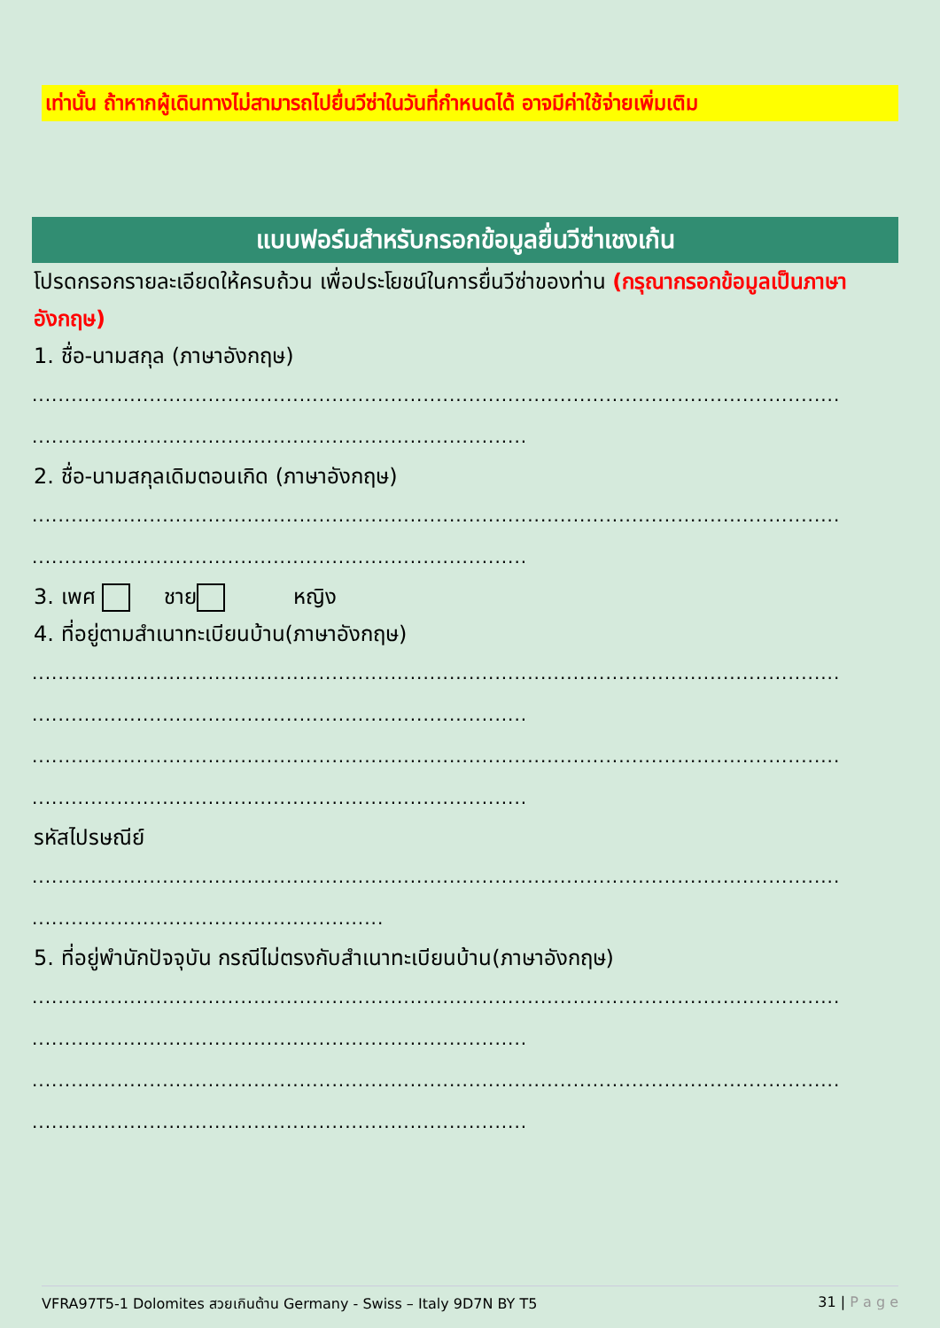เท่านั้น ถ้าหากผู้เดินทางไม่สามารถไปยื่นวีซ่าในวันที่กำหนดได้ อาจมีค่าใช้จ่ายเพิ่มเติม
แบบฟอร์มสำหรับกรอกข้อมูลยื่นวีซ่าเชงเก้น
โปรดกรอกรายละเอียดให้ครบถ้วน เพื่อประโยชน์ในการยื่นวีซ่าของท่าน (กรุณากรอกข้อมูลเป็นภาษาอังกฤษ)
1. ชื่อ-นามสกุล (ภาษาอังกฤษ)
............................................................................................................................
............................................................................
2. ชื่อ-นามสกุลเดิมตอนเกิด (ภาษาอังกฤษ)
............................................................................................................................
............................................................................
3. เพศ ชาย หญิง
4. ที่อยู่ตามสำเนาทะเบียนบ้าน(ภาษาอังกฤษ)
............................................................................................................................
............................................................................
............................................................................................................................
............................................................................
รหัสไปรษณีย์
............................................................................................................................
......................................................
5. ที่อยู่พำนักปัจจุบัน กรณีไม่ตรงกับสำเนาทะเบียนบ้าน(ภาษาอังกฤษ)
............................................................................................................................
............................................................................
............................................................................................................................
............................................................................
VFRA97T5-1 Dolomites สวยเกินต้าน Germany - Swiss – Italy 9D7N BY T5 31 | P a g e